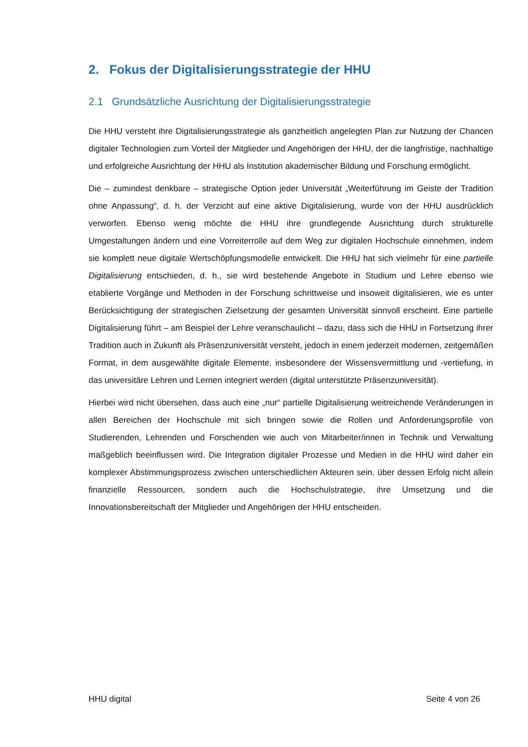2. Fokus der Digitalisierungsstrategie der HHU
2.1 Grundsätzliche Ausrichtung der Digitalisierungsstrategie
Die HHU versteht ihre Digitalisierungsstrategie als ganzheitlich angelegten Plan zur Nutzung der Chancen digitaler Technologien zum Vorteil der Mitglieder und Angehörigen der HHU, der die langfristige, nachhaltige und erfolgreiche Ausrichtung der HHU als Institution akademischer Bildung und Forschung ermöglicht.
Die – zumindest denkbare – strategische Option jeder Universität „Weiterführung im Geiste der Tradition ohne Anpassung“, d. h. der Verzicht auf eine aktive Digitalisierung, wurde von der HHU ausdrücklich verworfen. Ebenso wenig möchte die HHU ihre grundlegende Ausrichtung durch strukturelle Umgestaltungen ändern und eine Vorreiterrolle auf dem Weg zur digitalen Hochschule einnehmen, indem sie komplett neue digitale Wertschöpfungsmodelle entwickelt. Die HHU hat sich vielmehr für eine partielle Digitalisierung entschieden, d. h., sie wird bestehende Angebote in Studium und Lehre ebenso wie etablierte Vorgänge und Methoden in der Forschung schrittweise und insoweit digitalisieren, wie es unter Berücksichtigung der strategischen Zielsetzung der gesamten Universität sinnvoll erscheint. Eine partielle Digitalisierung führt – am Beispiel der Lehre veranschaulicht – dazu, dass sich die HHU in Fortsetzung ihrer Tradition auch in Zukunft als Präsenzuniversität versteht, jedoch in einem jederzeit modernen, zeitgemäßen Format, in dem ausgewählte digitale Elemente, insbesondere der Wissensvermittlung und -vertiefung, in das universitäre Lehren und Lernen integriert werden (digital unterstützte Präsenzuniversität).
Hierbei wird nicht übersehen, dass auch eine „nur“ partielle Digitalisierung weitreichende Veränderungen in allen Bereichen der Hochschule mit sich bringen sowie die Rollen und Anforderungsprofile von Studierenden, Lehrenden und Forschenden wie auch von Mitarbeiter/innen in Technik und Verwaltung maßgeblich beeinflussen wird. Die Integration digitaler Prozesse und Medien in die HHU wird daher ein komplexer Abstimmungsprozess zwischen unterschiedlichen Akteuren sein, über dessen Erfolg nicht allein finanzielle Ressourcen, sondern auch die Hochschulstrategie, ihre Umsetzung und die Innovationsbereitschaft der Mitglieder und Angehörigen der HHU entscheiden.
HHU digital Seite 4 von 26